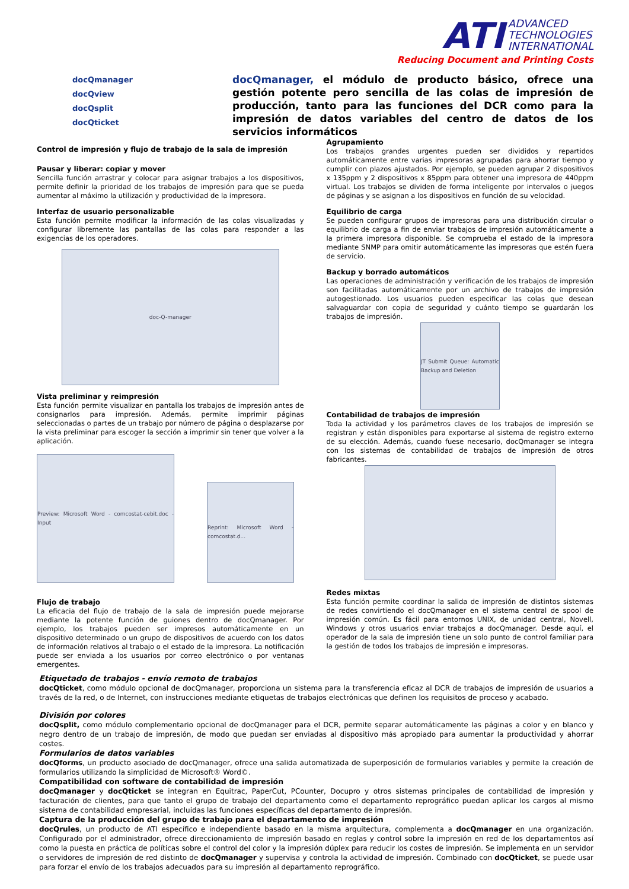ATI ADVANCED
TECHNOLOGIES
INTERNATIONAL
Reducing Document and Printing Costs
docQmanager
docQview
docQsplit
docQticket
docQmanager, el módulo de producto básico, ofrece una gestión potente pero sencilla de las colas de impresión de producción, tanto para las funciones del DCR como para la impresión de datos variables del centro de datos de los servicios informáticos
Control de impresión y flujo de trabajo de la sala de impresión
Pausar y liberar: copiar y mover
Sencilla función arrastrar y colocar para asignar trabajos a los dispositivos, permite definir la prioridad de los trabajos de impresión para que se pueda aumentar al máximo la utilización y productividad de la impresora.
Interfaz de usuario personalizable
Esta función permite modificar la información de las colas visualizadas y configurar libremente las pantallas de las colas para responder a las exigencias de los operadores.
doc-Q-manager
Vista preliminar y reimpresión
Esta función permite visualizar en pantalla los trabajos de impresión antes de consignarlos para impresión. Además, permite imprimir páginas seleccionadas o partes de un trabajo por número de página o desplazarse por la vista preliminar para escoger la sección a imprimir sin tener que volver a la aplicación.
Preview: Microsoft Word - comcostat-cebit.doc - Input
Reprint: Microsoft Word - comcostat.d...
Flujo de trabajo
La eficacia del flujo de trabajo de la sala de impresión puede mejorarse mediante la potente función de guiones dentro de docQmanager. Por ejemplo, los trabajos pueden ser impresos automáticamente en un dispositivo determinado o un grupo de dispositivos de acuerdo con los datos de información relativos al trabajo o el estado de la impresora. La notificación puede ser enviada a los usuarios por correo electrónico o por ventanas emergentes.
Agrupamiento
Los trabajos grandes urgentes pueden ser divididos y repartidos automáticamente entre varias impresoras agrupadas para ahorrar tiempo y cumplir con plazos ajustados. Por ejemplo, se pueden agrupar 2 dispositivos x 135ppm y 2 dispositivos x 85ppm para obtener una impresora de 440ppm virtual. Los trabajos se dividen de forma inteligente por intervalos o juegos de páginas y se asignan a los dispositivos en función de su velocidad.
Equilibrio de carga
Se pueden configurar grupos de impresoras para una distribución circular o equilibrio de carga a fin de enviar trabajos de impresión automáticamente a la primera impresora disponible. Se comprueba el estado de la impresora mediante SNMP para omitir automáticamente las impresoras que estén fuera de servicio.
Backup y borrado automáticos
Las operaciones de administración y verificación de los trabajos de impresión son facilitadas automáticamente por un archivo de trabajos de impresión autogestionado. Los usuarios pueden especificar las colas que desean salvaguardar con copia de seguridad y cuánto tiempo se guardarán los trabajos de impresión.
JT Submit Queue: Automatic Backup and Deletion
Contabilidad de trabajos de impresión
Toda la actividad y los parámetros claves de los trabajos de impresión se registran y están disponibles para exportarse al sistema de registro externo de su elección. Además, cuando fuese necesario, docQmanager se integra con los sistemas de contabilidad de trabajos de impresión de otros fabricantes.
Redes mixtas
Esta función permite coordinar la salida de impresión de distintos sistemas de redes convirtiendo el docQmanager en el sistema central de spool de impresión común. Es fácil para entornos UNIX, de unidad central, Novell, Windows y otros usuarios enviar trabajos a docQmanager. Desde aquí, el operador de la sala de impresión tiene un solo punto de control familiar para la gestión de todos los trabajos de impresión e impresoras.
Etiquetado de trabajos - envío remoto de trabajos
docQticket, como módulo opcional de docQmanager, proporciona un sistema para la transferencia eficaz al DCR de trabajos de impresión de usuarios a través de la red, o de Internet, con instrucciones mediante etiquetas de trabajos electrónicas que definen los requisitos de proceso y acabado.
División por colores
docQsplit, como módulo complementario opcional de docQmanager para el DCR, permite separar automáticamente las páginas a color y en blanco y negro dentro de un trabajo de impresión, de modo que puedan ser enviadas al dispositivo más apropiado para aumentar la productividad y ahorrar costes.
Formularios de datos variables
docQforms, un producto asociado de docQmanager, ofrece una salida automatizada de superposición de formularios variables y permite la creación de formularios utilizando la simplicidad de Microsoft® Word©.
Compatibilidad con software de contabilidad de impresión
docQmanager y docQticket se integran en Equitrac, PaperCut, PCounter, Docupro y otros sistemas principales de contabilidad de impresión y facturación de clientes, para que tanto el grupo de trabajo del departamento como el departamento reprográfico puedan aplicar los cargos al mismo sistema de contabilidad empresarial, incluidas las funciones específicas del departamento de impresión.
Captura de la producción del grupo de trabajo para el departamento de impresión
docQrules, un producto de ATI específico e independiente basado en la misma arquitectura, complementa a docQmanager en una organización. Configurado por el administrador, ofrece direccionamiento de impresión basado en reglas y control sobre la impresión en red de los departamentos así como la puesta en práctica de políticas sobre el control del color y la impresión dúplex para reducir los costes de impresión. Se implementa en un servidor o servidores de impresión de red distinto de docQmanager y supervisa y controla la actividad de impresión. Combinado con docQticket, se puede usar para forzar el envío de los trabajos adecuados para su impresión al departamento reprográfico.